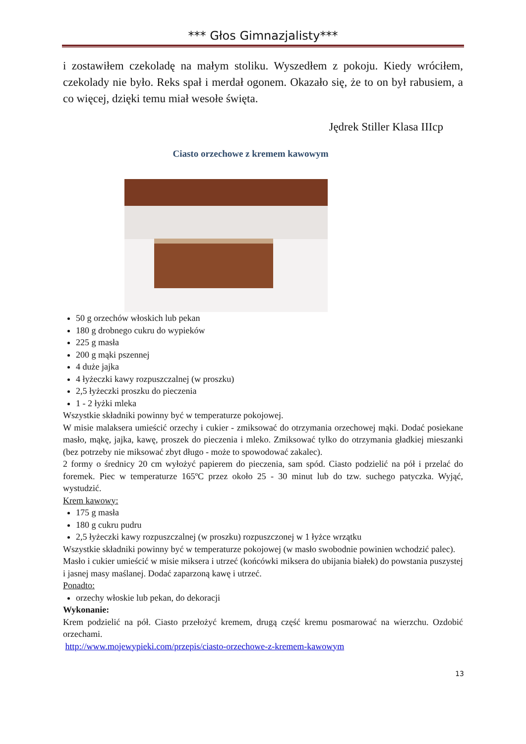*** Głos Gimnazjalisty***
i zostawiłem czekoladę na małym stoliku. Wyszedłem z pokoju. Kiedy wróciłem, czekolady nie było. Reks spał i merdał ogonem. Okazało się, że to on był rabusiem, a co więcej, dzięki temu miał wesołe święta.
Jędrek Stiller Klasa IIIcp
Ciasto orzechowe z kremem kawowym
50 g orzechów włoskich lub pekan
180 g drobnego cukru do wypieków
225 g masła
200 g mąki pszennej
4 duże jajka
4 łyżeczki kawy rozpuszczalnej (w proszku)
2,5 łyżeczki proszku do pieczenia
1 - 2 łyżki mleka
Wszystkie składniki powinny być w temperaturze pokojowej.
W misie malaksera umieścić orzechy i cukier - zmiksować do otrzymania orzechowej mąki. Dodać posiekane masło, mąkę, jajka, kawę, proszek do pieczenia i mleko. Zmiksować tylko do otrzymania gładkiej mieszanki (bez potrzeby nie miksować zbyt długo - może to spowodować zakalec).
2 formy o średnicy 20 cm wyłożyć papierem do pieczenia, sam spód. Ciasto podzielić na pół i przelać do foremek. Piec w temperaturze 165ºC przez około 25 - 30 minut lub do tzw. suchego patyczka. Wyjąć, wystudzić.
Krem kawowy:
175 g masła
180 g cukru pudru
2,5 łyżeczki kawy rozpuszczalnej (w proszku) rozpuszczonej w 1 łyżce wrzątku
Wszystkie składniki powinny być w temperaturze pokojowej (w masło swobodnie powinien wchodzić palec).
Masło i cukier umieścić w misie miksera i utrzeć (końcówki miksera do ubijania białek) do powstania puszystej i jasnej masy maślanej. Dodać zaparzoną kawę i utrzeć.
Ponadto:
orzechy włoskie lub pekan, do dekoracji
Wykonanie:
Krem podzielić na pół. Ciasto przełożyć kremem, drugą część kremu posmarować na wierzchu. Ozdobić orzechami.
http://www.mojewypieki.com/przepis/ciasto-orzechowe-z-kremem-kawowym
13